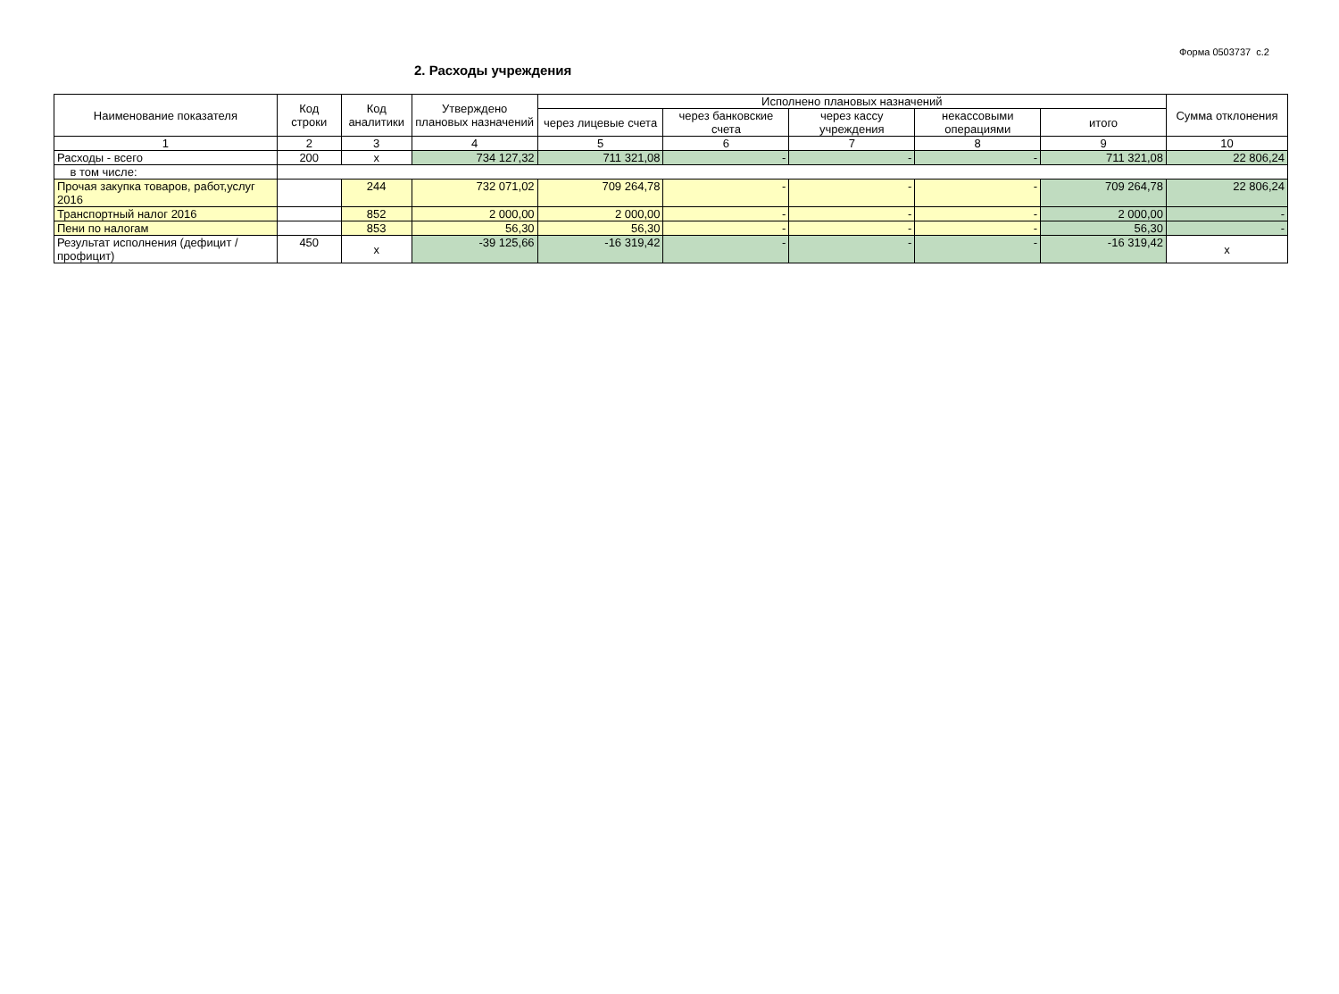Форма 0503737 с.2
2. Расходы учреждения
| Наименование показателя | Код строки | Код аналитики | Утверждено плановых назначений | Исполнено плановых назначений | | | | | Сумма отклонения |
| --- | --- | --- | --- | --- | --- | --- | --- | --- | --- |
| | | | | через лицевые счета | через банковские счета | через кассу учреждения | некассовыми операциями | итого | |
| 1 | 2 | 3 | 4 | 5 | 6 | 7 | 8 | 9 | 10 |
| Расходы - всего | 200 | x | 734 127,32 | 711 321,08 | - | - | - | 711 321,08 | 22 806,24 |
| в том числе: | | | | | | | | | |
| Прочая закупка товаров, работ,услуг 2016 | | 244 | 732 071,02 | 709 264,78 | - | - | - | 709 264,78 | 22 806,24 |
| Транспортный налог 2016 | | 852 | 2 000,00 | 2 000,00 | - | - | - | 2 000,00 | - |
| Пени по налогам | | 853 | 56,30 | 56,30 | - | - | - | 56,30 | - |
| Результат исполнения (дефицит / профицит) | 450 | x | -39 125,66 | -16 319,42 | - | - | - | -16 319,42 | x |